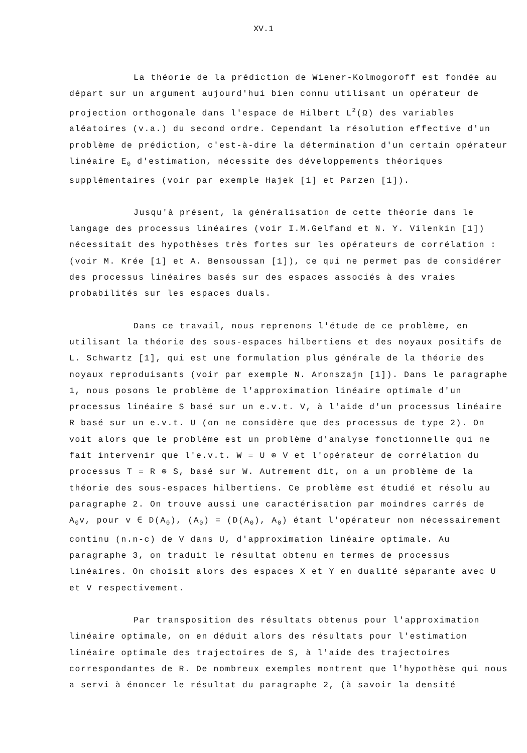XV.1
La théorie de la prédiction de Wiener-Kolmogoroff est fondée au départ sur un argument aujourd'hui bien connu utilisant un opérateur de projection orthogonale dans l'espace de Hilbert L<sup>2</sup>(Ω) des variables aléatoires (v.a.) du second ordre. Cependant la résolution effective d'un problème de prédiction, c'est-à-dire la détermination d'un certain opérateur linéaire E<sub>0</sub> d'estimation, nécessite des développements théoriques supplémentaires (voir par exemple Hajek [1] et Parzen [1]).
Jusqu'à présent, la généralisation de cette théorie dans le langage des processus linéaires (voir I.M.Gelfand et N. Y. Vilenkin [1]) nécessitait des hypothèses très fortes sur les opérateurs de corrélation : (voir M. Krée [1] et A. Bensoussan [1]), ce qui ne permet pas de considérer des processus linéaires basés sur des espaces associés à des vraies probabilités sur les espaces duals.
Dans ce travail, nous reprenons l'étude de ce problème, en utilisant la théorie des sous-espaces hilbertiens et des noyaux positifs de L. Schwartz [1], qui est une formulation plus générale de la théorie des noyaux reproduisants (voir par exemple N. Aronszajn [1]). Dans le paragraphe 1, nous posons le problème de l'approximation linéaire optimale d'un processus linéaire S basé sur un e.v.t. V, à l'aide d'un processus linéaire R basé sur un e.v.t. U (on ne considère que des processus de type 2). On voit alors que le problème est un problème d'analyse fonctionnelle qui ne fait intervenir que l'e.v.t. W = U ⊕ V et l'opérateur de corrélation du processus T = R ⊕ S, basé sur W. Autrement dit, on a un problème de la théorie des sous-espaces hilbertiens. Ce problème est étudié et résolu au paragraphe 2. On trouve aussi une caractérisation par moindres carrés de A<sub>0</sub>v, pour v ∈ D(A<sub>0</sub>), (A<sub>0</sub>) = (D(A<sub>0</sub>), A<sub>0</sub>) étant l'opérateur non nécessairement continu (n.n-c) de V dans U, d'approximation linéaire optimale. Au paragraphe 3, on traduit le résultat obtenu en termes de processus linéaires. On choisit alors des espaces X et Y en dualité séparante avec U et V respectivement.
Par transposition des résultats obtenus pour l'approximation linéaire optimale, on en déduit alors des résultats pour l'estimation linéaire optimale des trajectoires de S, à l'aide des trajectoires correspondantes de R. De nombreux exemples montrent que l'hypothèse qui nous a servi à énoncer le résultat du paragraphe 2, (à savoir la densité